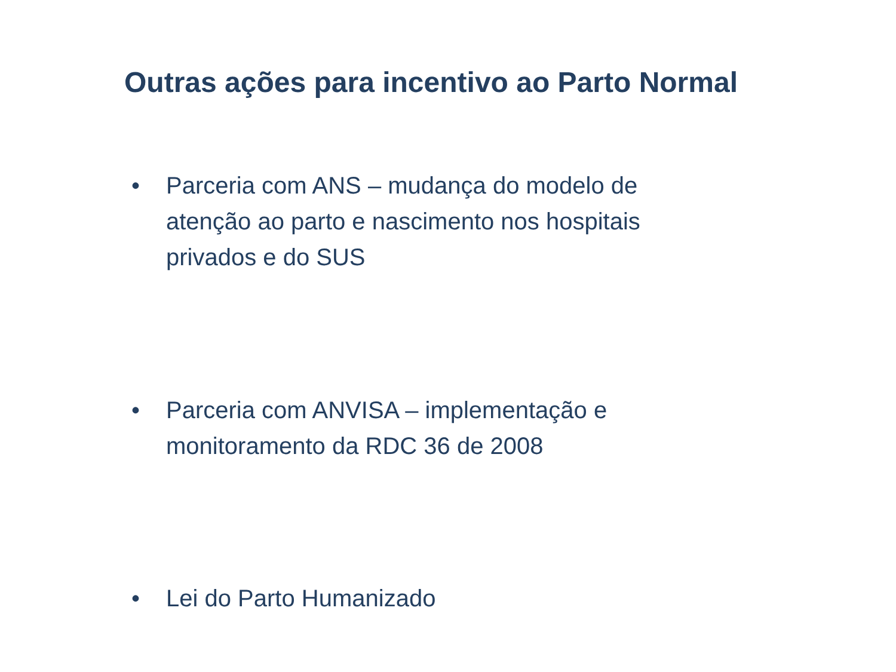Outras ações para incentivo ao Parto Normal
• Parceria com ANS – mudança do modelo de atenção ao parto e nascimento nos hospitais privados e do SUS
• Parceria com ANVISA – implementação e monitoramento da RDC 36 de 2008
• Lei do Parto Humanizado